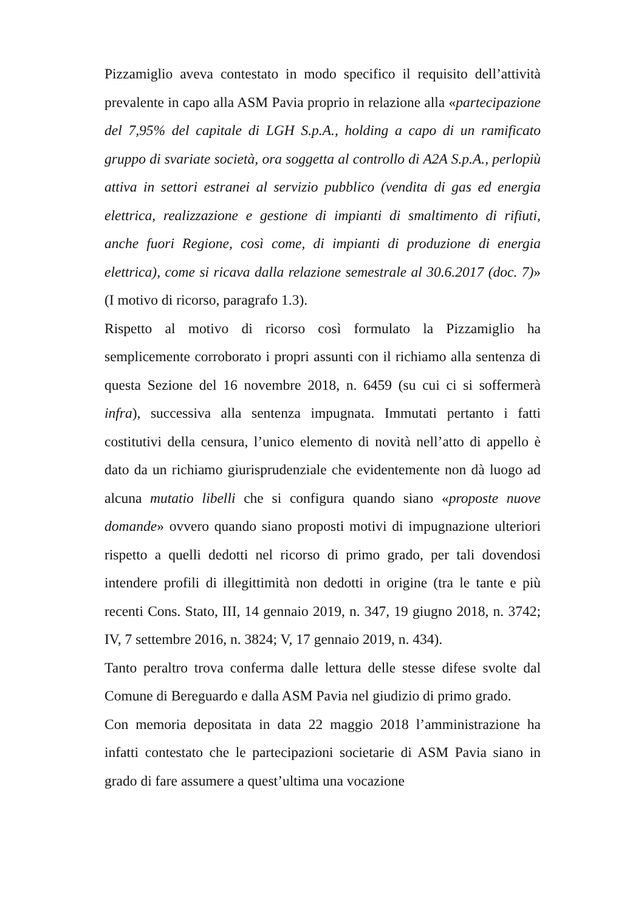Pizzamiglio aveva contestato in modo specifico il requisito dell’attività prevalente in capo alla ASM Pavia proprio in relazione alla «partecipazione del 7,95% del capitale di LGH S.p.A., holding a capo di un ramificato gruppo di svariate società, ora soggetta al controllo di A2A S.p.A., perlopiù attiva in settori estranei al servizio pubblico (vendita di gas ed energia elettrica, realizzazione e gestione di impianti di smaltimento di rifiuti, anche fuori Regione, così come, di impianti di produzione di energia elettrica), come si ricava dalla relazione semestrale al 30.6.2017 (doc. 7)» (I motivo di ricorso, paragrafo 1.3).
Rispetto al motivo di ricorso così formulato la Pizzamiglio ha semplicemente corroborato i propri assunti con il richiamo alla sentenza di questa Sezione del 16 novembre 2018, n. 6459 (su cui ci si soffermerà infra), successiva alla sentenza impugnata. Immutati pertanto i fatti costitutivi della censura, l’unico elemento di novità nell’atto di appello è dato da un richiamo giurisprudenziale che evidentemente non dà luogo ad alcuna mutatio libelli che si configura quando siano «proposte nuove domande» ovvero quando siano proposti motivi di impugnazione ulteriori rispetto a quelli dedotti nel ricorso di primo grado, per tali dovendosi intendere profili di illegittimità non dedotti in origine (tra le tante e più recenti Cons. Stato, III, 14 gennaio 2019, n. 347, 19 giugno 2018, n. 3742; IV, 7 settembre 2016, n. 3824; V, 17 gennaio 2019, n. 434).
Tanto peraltro trova conferma dalle lettura delle stesse difese svolte dal Comune di Bereguardo e dalla ASM Pavia nel giudizio di primo grado.
Con memoria depositata in data 22 maggio 2018 l’amministrazione ha infatti contestato che le partecipazioni societarie di ASM Pavia siano in grado di fare assumere a quest’ultima una vocazione